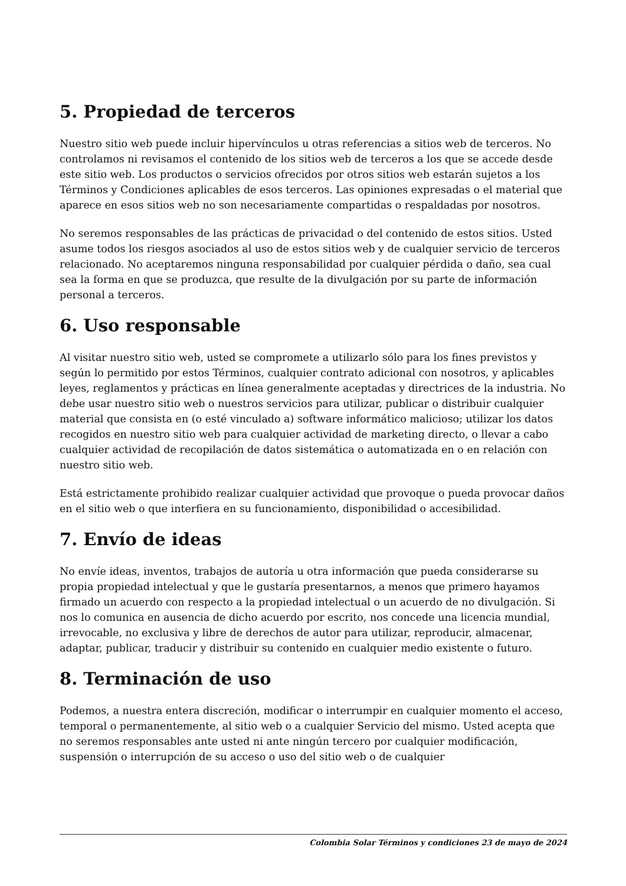5. Propiedad de terceros
Nuestro sitio web puede incluir hipervínculos u otras referencias a sitios web de terceros. No controlamos ni revisamos el contenido de los sitios web de terceros a los que se accede desde este sitio web. Los productos o servicios ofrecidos por otros sitios web estarán sujetos a los Términos y Condiciones aplicables de esos terceros. Las opiniones expresadas o el material que aparece en esos sitios web no son necesariamente compartidas o respaldadas por nosotros.
No seremos responsables de las prácticas de privacidad o del contenido de estos sitios. Usted asume todos los riesgos asociados al uso de estos sitios web y de cualquier servicio de terceros relacionado. No aceptaremos ninguna responsabilidad por cualquier pérdida o daño, sea cual sea la forma en que se produzca, que resulte de la divulgación por su parte de información personal a terceros.
6. Uso responsable
Al visitar nuestro sitio web, usted se compromete a utilizarlo sólo para los fines previstos y según lo permitido por estos Términos, cualquier contrato adicional con nosotros, y aplicables leyes, reglamentos y prácticas en línea generalmente aceptadas y directrices de la industria. No debe usar nuestro sitio web o nuestros servicios para utilizar, publicar o distribuir cualquier material que consista en (o esté vinculado a) software informático malicioso; utilizar los datos recogidos en nuestro sitio web para cualquier actividad de marketing directo, o llevar a cabo cualquier actividad de recopilación de datos sistemática o automatizada en o en relación con nuestro sitio web.
Está estrictamente prohibido realizar cualquier actividad que provoque o pueda provocar daños en el sitio web o que interfiera en su funcionamiento, disponibilidad o accesibilidad.
7. Envío de ideas
No envíe ideas, inventos, trabajos de autoría u otra información que pueda considerarse su propia propiedad intelectual y que le gustaría presentarnos, a menos que primero hayamos firmado un acuerdo con respecto a la propiedad intelectual o un acuerdo de no divulgación. Si nos lo comunica en ausencia de dicho acuerdo por escrito, nos concede una licencia mundial, irrevocable, no exclusiva y libre de derechos de autor para utilizar, reproducir, almacenar, adaptar, publicar, traducir y distribuir su contenido en cualquier medio existente o futuro.
8. Terminación de uso
Podemos, a nuestra entera discreción, modificar o interrumpir en cualquier momento el acceso, temporal o permanentemente, al sitio web o a cualquier Servicio del mismo. Usted acepta que no seremos responsables ante usted ni ante ningún tercero por cualquier modificación, suspensión o interrupción de su acceso o uso del sitio web o de cualquier
Colombia Solar Términos y condiciones 23 de mayo de 2024